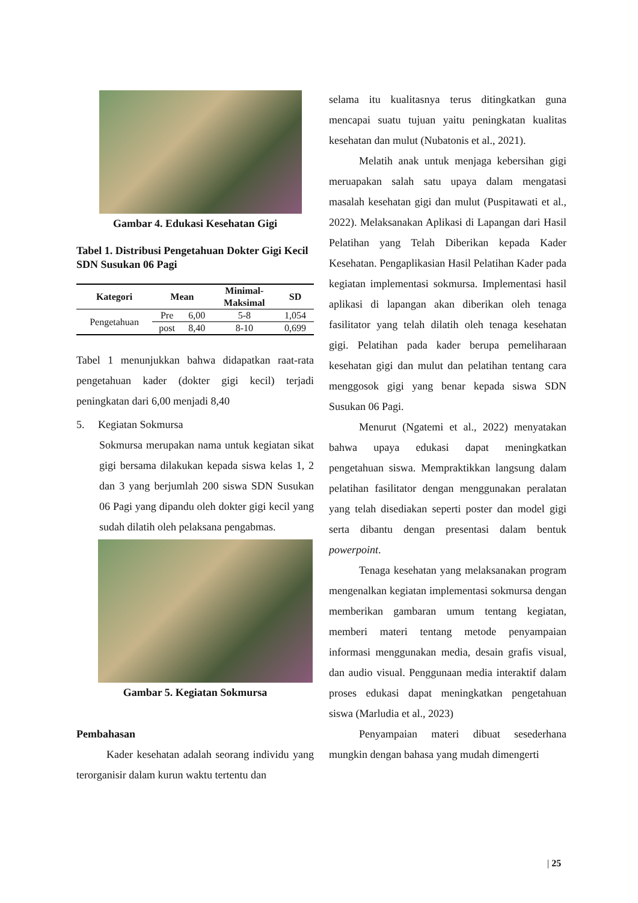Gambar 4. Edukasi Kesehatan Gigi
Tabel 1. Distribusi Pengetahuan Dokter Gigi Kecil SDN Susukan 06 Pagi
| Kategori | Mean | | Minimal- Maksimal | SD |
| --- | --- | --- | --- | --- |
| Pengetahuan | Pre | 6,00 | 5-8 | 1,054 |
| | post | 8,40 | 8-10 | 0,699 |
Tabel 1 menunjukkan bahwa didapatkan raat-rata pengetahuan kader (dokter gigi kecil) terjadi peningkatan dari 6,00 menjadi 8,40
5. Kegiatan Sokmursa
Sokmursa merupakan nama untuk kegiatan sikat gigi bersama dilakukan kepada siswa kelas 1, 2 dan 3 yang berjumlah 200 siswa SDN Susukan 06 Pagi yang dipandu oleh dokter gigi kecil yang sudah dilatih oleh pelaksana pengabmas.
Gambar 5. Kegiatan Sokmursa
Pembahasan
Kader kesehatan adalah seorang individu yang terorganisir dalam kurun waktu tertentu dan
selama itu kualitasnya terus ditingkatkan guna mencapai suatu tujuan yaitu peningkatan kualitas kesehatan dan mulut (Nubatonis et al., 2021).
Melatih anak untuk menjaga kebersihan gigi meruapakan salah satu upaya dalam mengatasi masalah kesehatan gigi dan mulut (Puspitawati et al., 2022). Melaksanakan Aplikasi di Lapangan dari Hasil Pelatihan yang Telah Diberikan kepada Kader Kesehatan. Pengaplikasian Hasil Pelatihan Kader pada kegiatan implementasi sokmursa. Implementasi hasil aplikasi di lapangan akan diberikan oleh tenaga fasilitator yang telah dilatih oleh tenaga kesehatan gigi. Pelatihan pada kader berupa pemeliharaan kesehatan gigi dan mulut dan pelatihan tentang cara menggosok gigi yang benar kepada siswa SDN Susukan 06 Pagi.
Menurut (Ngatemi et al., 2022) menyatakan bahwa upaya edukasi dapat meningkatkan pengetahuan siswa. Mempraktikkan langsung dalam pelatihan fasilitator dengan menggunakan peralatan yang telah disediakan seperti poster dan model gigi serta dibantu dengan presentasi dalam bentuk powerpoint.
Tenaga kesehatan yang melaksanakan program mengenalkan kegiatan implementasi sokmursa dengan memberikan gambaran umum tentang kegiatan, memberi materi tentang metode penyampaian informasi menggunakan media, desain grafis visual, dan audio visual. Penggunaan media interaktif dalam proses edukasi dapat meningkatkan pengetahuan siswa (Marludia et al., 2023)
Penyampaian materi dibuat sesederhana mungkin dengan bahasa yang mudah dimengerti
| 25